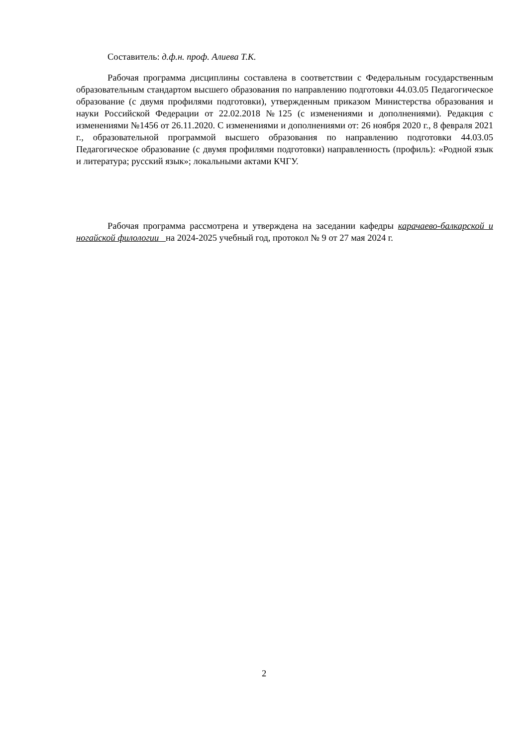Составитель: д.ф.н. проф. Алиева Т.К.
Рабочая программа дисциплины составлена в соответствии с Федеральным государственным образовательным стандартом высшего образования по направлению подготовки 44.03.05 Педагогическое образование (с двумя профилями подготовки), утвержденным приказом Министерства образования и науки Российской Федерации от 22.02.2018 №125 (с изменениями и дополнениями). Редакция с изменениями №1456 от 26.11.2020. С изменениями и дополнениями от: 26 ноября 2020 г., 8 февраля 2021 г., образовательной программой высшего образования по направлению подготовки 44.03.05 Педагогическое образование (с двумя профилями подготовки) направленность (профиль): «Родной язык и литература; русский язык»; локальными актами КЧГУ.
Рабочая программа рассмотрена и утверждена на заседании кафедры карачаево-балкарской и ногайской филологии на 2024-2025 учебный год, протокол № 9 от 27 мая 2024 г.
2